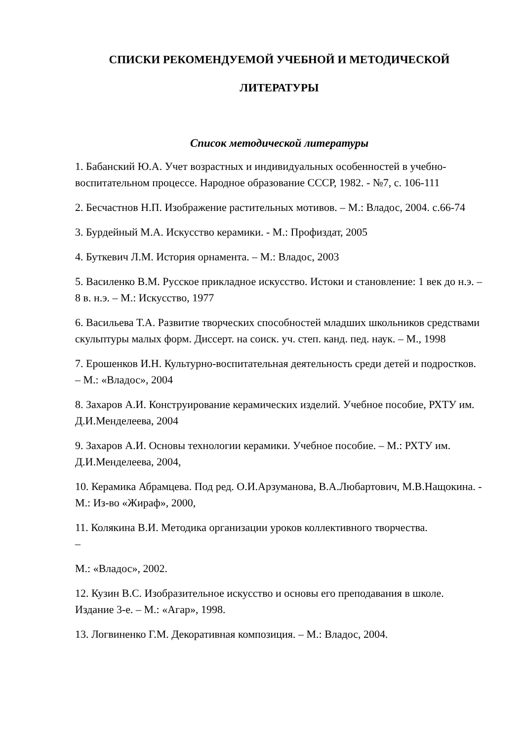СПИСКИ РЕКОМЕНДУЕМОЙ УЧЕБНОЙ И МЕТОДИЧЕСКОЙ
ЛИТЕРАТУРЫ
Список методической литературы
1. Бабанский Ю.А. Учет возрастных и индивидуальных особенностей в учебно-воспитательном процессе. Народное образование СССР, 1982. - №7, с. 106-111
2. Бесчастнов Н.П. Изображение растительных мотивов. – М.: Владос, 2004. с.66-74
3. Бурдейный М.А. Искусство керамики. - М.: Профиздат, 2005
4. Буткевич Л.М. История орнамента. – М.: Владос, 2003
5. Василенко В.М. Русское прикладное искусство. Истоки и становление: 1 век до н.э. – 8 в. н.э. – М.: Искусство, 1977
6. Васильева Т.А. Развитие творческих способностей младших школьников средствами скульптуры малых форм. Диссерт. на соиск. уч. степ. канд. пед. наук. – М., 1998
7. Ерошенков И.Н. Культурно-воспитательная деятельность среди детей и подростков. – М.: «Владос», 2004
8. Захаров А.И. Конструирование керамических изделий. Учебное пособие, РХТУ им. Д.И.Менделеева, 2004
9. Захаров А.И. Основы технологии керамики. Учебное пособие. – М.: РХТУ им. Д.И.Менделеева, 2004,
10. Керамика Абрамцева. Под ред. О.И.Арзуманова, В.А.Любартович, М.В.Нащокина. - М.: Из-во «Жираф», 2000,
11. Колякина В.И. Методика организации уроков коллективного творчества.
–
М.: «Владос», 2002.
12. Кузин В.С. Изобразительное искусство и основы его преподавания в школе. Издание 3-е. – М.: «Агар», 1998.
13. Логвиненко Г.М. Декоративная композиция. – М.: Владос, 2004.